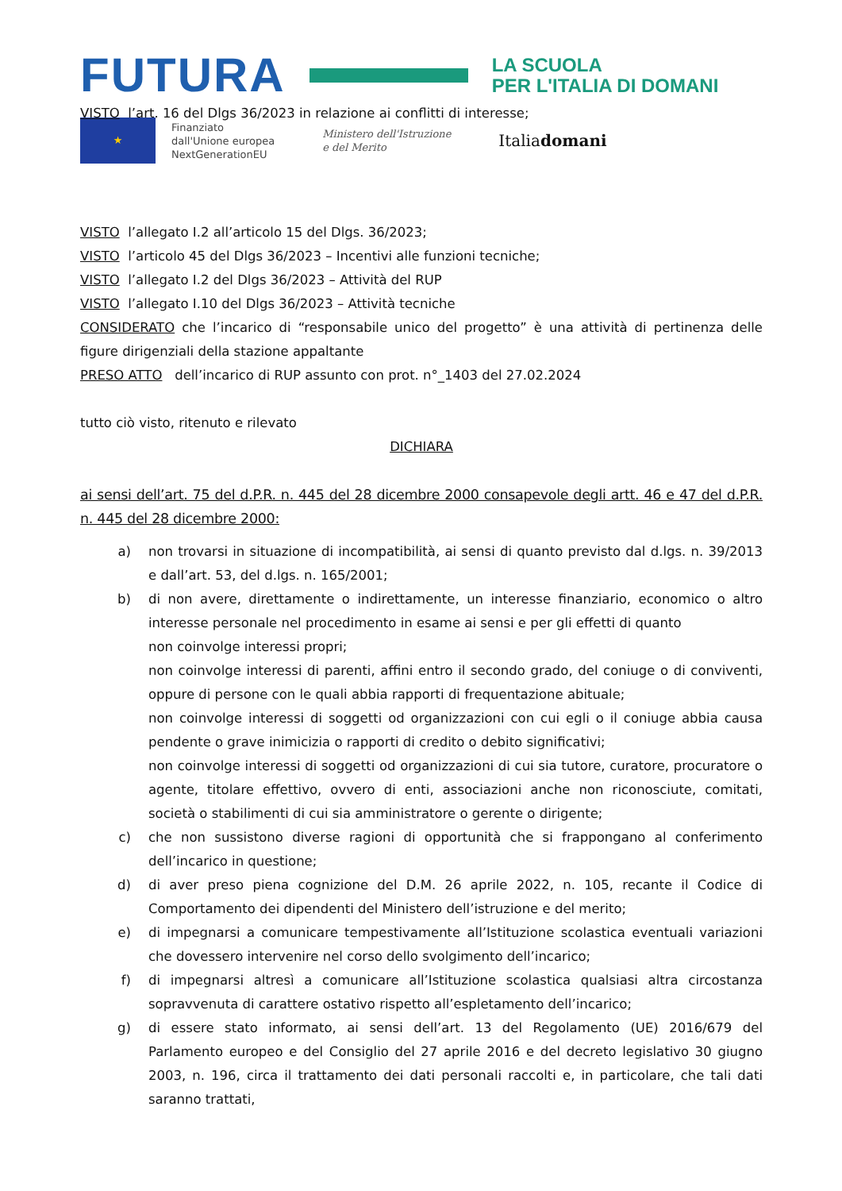FUTURA
LA SCUOLA
PER L'ITALIA DI DOMANI
★
Finanziato
dall'Unione europea
NextGenerationEU
Ministero dell'Istruzione
e del Merito
Italiadomani
VISTO l’art. 16 del Dlgs 36/2023 in relazione ai conflitti di interesse;
VISTO l’allegato I.2 all’articolo 15 del Dlgs. 36/2023;
VISTO l’articolo 45 del Dlgs 36/2023 – Incentivi alle funzioni tecniche;
VISTO l’allegato I.2 del Dlgs 36/2023 – Attività del RUP
VISTO l’allegato I.10 del Dlgs 36/2023 – Attività tecniche
CONSIDERATO che l’incarico di “responsabile unico del progetto” è una attività di pertinenza delle figure dirigenziali della stazione appaltante
PRESO ATTO dell’incarico di RUP assunto con prot. n°_1403 del 27.02.2024
tutto ciò visto, ritenuto e rilevato
DICHIARA
ai sensi dell’art. 75 del d.P.R. n. 445 del 28 dicembre 2000 consapevole degli artt. 46 e 47 del d.P.R. n. 445 del 28 dicembre 2000:
a) non trovarsi in situazione di incompatibilità, ai sensi di quanto previsto dal d.lgs. n. 39/2013 e dall’art. 53, del d.lgs. n. 165/2001;
b) di non avere, direttamente o indirettamente, un interesse finanziario, economico o altro interesse personale nel procedimento in esame ai sensi e per gli effetti di quanto
non coinvolge interessi propri;
non coinvolge interessi di parenti, affini entro il secondo grado, del coniuge o di conviventi, oppure di persone con le quali abbia rapporti di frequentazione abituale;
non coinvolge interessi di soggetti od organizzazioni con cui egli o il coniuge abbia causa pendente o grave inimicizia o rapporti di credito o debito significativi;
non coinvolge interessi di soggetti od organizzazioni di cui sia tutore, curatore, procuratore o agente, titolare effettivo, ovvero di enti, associazioni anche non riconosciute, comitati, società o stabilimenti di cui sia amministratore o gerente o dirigente;
c) che non sussistono diverse ragioni di opportunità che si frappongano al conferimento dell’incarico in questione;
d) di aver preso piena cognizione del D.M. 26 aprile 2022, n. 105, recante il Codice di Comportamento dei dipendenti del Ministero dell’istruzione e del merito;
e) di impegnarsi a comunicare tempestivamente all’Istituzione scolastica eventuali variazioni che dovessero intervenire nel corso dello svolgimento dell’incarico;
f) di impegnarsi altresì a comunicare all’Istituzione scolastica qualsiasi altra circostanza sopravvenuta di carattere ostativo rispetto all’espletamento dell’incarico;
g) di essere stato informato, ai sensi dell’art. 13 del Regolamento (UE) 2016/679 del Parlamento europeo e del Consiglio del 27 aprile 2016 e del decreto legislativo 30 giugno 2003, n. 196, circa il trattamento dei dati personali raccolti e, in particolare, che tali dati saranno trattati,